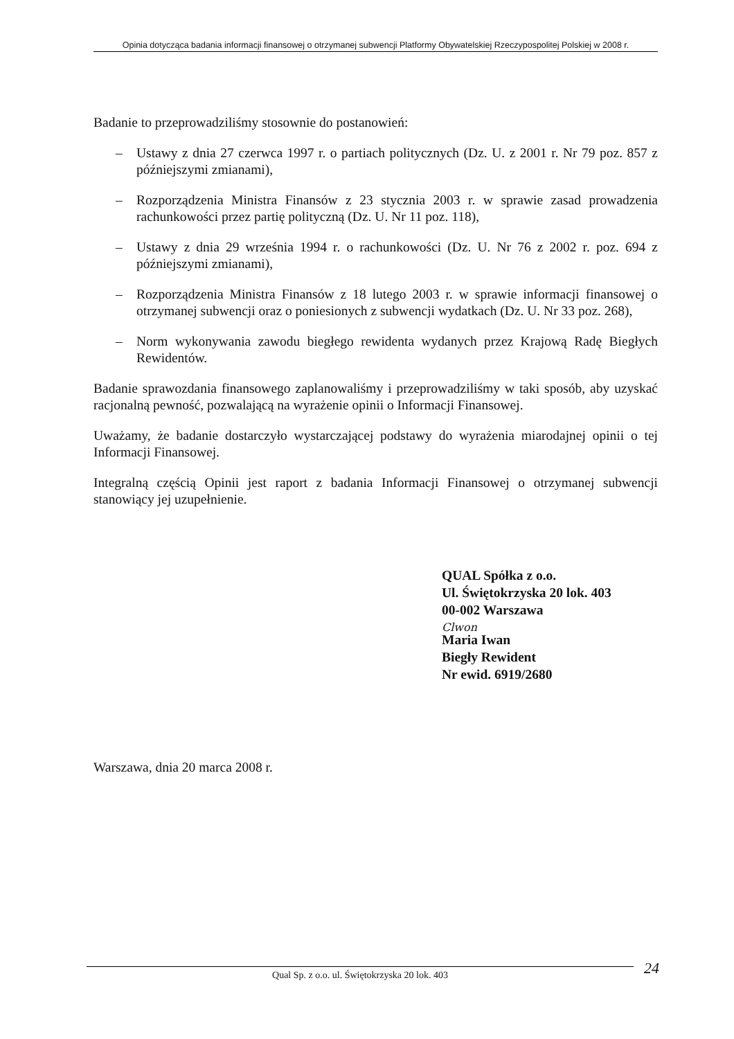Opinia dotycząca badania informacji finansowej o otrzymanej subwencji Platformy Obywatelskiej Rzeczypospolitej Polskiej w 2008 r.
Badanie to przeprowadziliśmy stosownie do postanowień:
– Ustawy z dnia 27 czerwca 1997 r. o partiach politycznych (Dz. U. z 2001 r. Nr 79 poz. 857 z późniejszymi zmianami),
– Rozporządzenia Ministra Finansów z 23 stycznia 2003 r. w sprawie zasad prowadzenia rachunkowości przez partię polityczną (Dz. U. Nr 11 poz. 118),
– Ustawy z dnia 29 września 1994 r. o rachunkowości (Dz. U. Nr 76 z 2002 r. poz. 694 z późniejszymi zmianami),
– Rozporządzenia Ministra Finansów z 18 lutego 2003 r. w sprawie informacji finansowej o otrzymanej subwencji oraz o poniesionych z subwencji wydatkach (Dz. U. Nr 33 poz. 268),
– Norm wykonywania zawodu biegłego rewidenta wydanych przez Krajową Radę Biegłych Rewidentów.
Badanie sprawozdania finansowego zaplanowaliśmy i przeprowadziliśmy w taki sposób, aby uzyskać racjonalną pewność, pozwalającą na wyrażenie opinii o Informacji Finansowej.
Uważamy, że badanie dostarczyło wystarczającej podstawy do wyrażenia miarodajnej opinii o tej Informacji Finansowej.
Integralną częścią Opinii jest raport z badania Informacji Finansowej o otrzymanej subwencji stanowiący jej uzupełnienie.
QUAL Spółka z o.o.
Ul. Świętokrzyska 20 lok. 403
00-002 Warszawa
Clwon
Maria Iwan
Biegły Rewident
Nr ewid. 6919/2680
Warszawa, dnia 20 marca 2008 r.
Qual Sp. z o.o. ul. Świętokrzyska 20 lok. 403 24